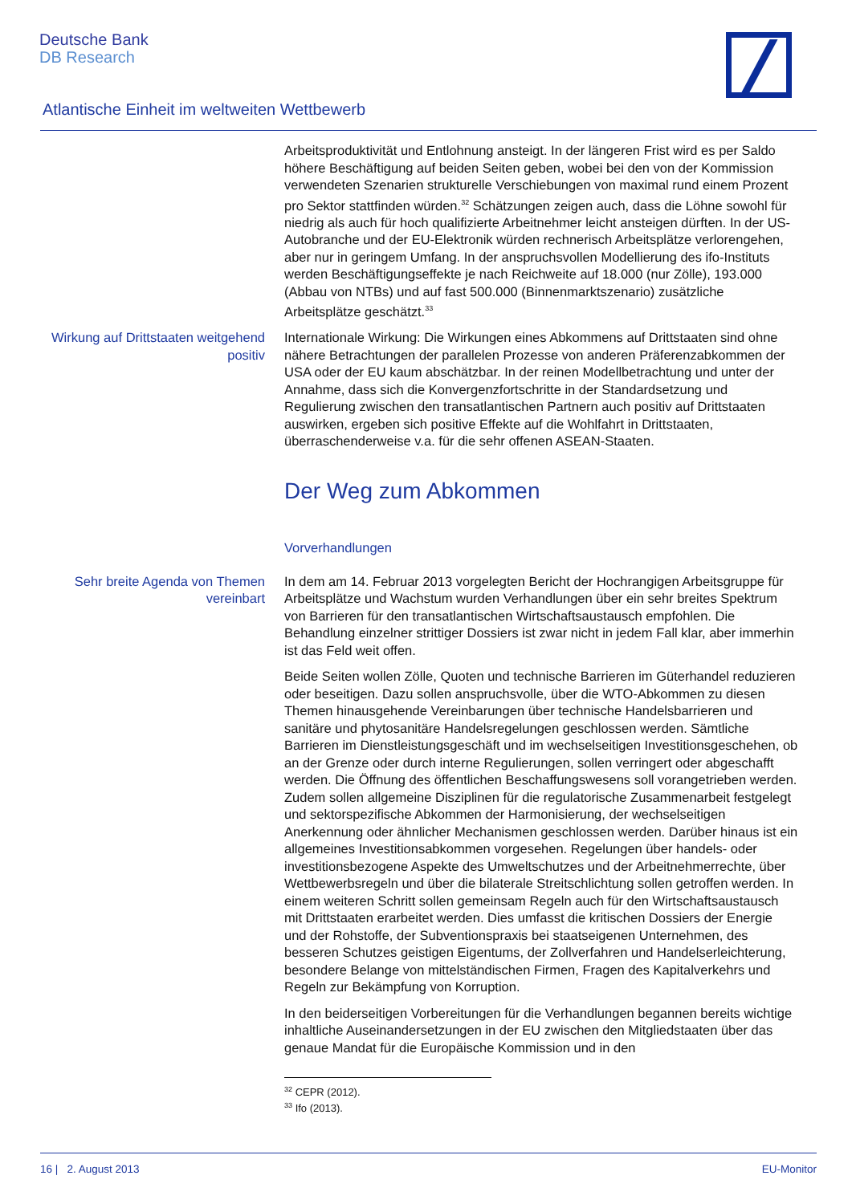Deutsche Bank
DB Research
Atlantische Einheit im weltweiten Wettbewerb
Arbeitsproduktivität und Entlohnung ansteigt. In der längeren Frist wird es per Saldo höhere Beschäftigung auf beiden Seiten geben, wobei bei den von der Kommission verwendeten Szenarien strukturelle Verschiebungen von maximal rund einem Prozent pro Sektor stattfinden würden.<sup>32</sup> Schätzungen zeigen auch, dass die Löhne sowohl für niedrig als auch für hoch qualifizierte Arbeitnehmer leicht ansteigen dürften. In der US-Autobranche und der EU-Elektronik würden rechnerisch Arbeitsplätze verlorengehen, aber nur in geringem Umfang. In der anspruchsvollen Modellierung des ifo-Instituts werden Beschäftigungseffekte je nach Reichweite auf 18.000 (nur Zölle), 193.000 (Abbau von NTBs) und auf fast 500.000 (Binnenmarktszenario) zusätzliche Arbeitsplätze geschätzt.<sup>33</sup>
Wirkung auf Drittstaaten weitgehend positiv
Internationale Wirkung: Die Wirkungen eines Abkommens auf Drittstaaten sind ohne nähere Betrachtungen der parallelen Prozesse von anderen Präferenzab­kommen der USA oder der EU kaum abschätzbar. In der reinen Modellbetrach­tung und unter der Annahme, dass sich die Konvergenzfortschritte in der Stan­dardsetzung und Regulierung zwischen den transatlantischen Partnern auch positiv auf Drittstaaten auswirken, ergeben sich positive Effekte auf die Wohl­fahrt in Drittstaaten, überraschenderweise v.a. für die sehr offenen ASEAN-Staaten.
Der Weg zum Abkommen
Vorverhandlungen
Sehr breite Agenda von Themen vereinbart
In dem am 14. Februar 2013 vorgelegten Bericht der Hochrangigen Arbeits­gruppe für Arbeitsplätze und Wachstum wurden Verhandlungen über ein sehr breites Spektrum von Barrieren für den transatlantischen Wirtschaftsaustausch empfohlen. Die Behandlung einzelner strittiger Dossiers ist zwar nicht in jedem Fall klar, aber immerhin ist das Feld weit offen.
Beide Seiten wollen Zölle, Quoten und technische Barrieren im Güterhandel reduzieren oder beseitigen. Dazu sollen anspruchsvolle, über die WTO-Abkom­men zu diesen Themen hinausgehende Vereinbarungen über technische Han­delsbarrieren und sanitäre und phytosanitäre Handelsregelungen geschlossen werden. Sämtliche Barrieren im Dienstleistungsgeschäft und im wechselseitigen Investitionsgeschehen, ob an der Grenze oder durch interne Regulierungen, sollen verringert oder abgeschafft werden. Die Öffnung des öffentlichen Be­schaffungswesens soll vorangetrieben werden. Zudem sollen allgemeine Diszip­linen für die regulatorische Zusammenarbeit festgelegt und sektorspezifische Abkommen der Harmonisierung, der wechselseitigen Anerkennung oder ähnli­cher Mechanismen geschlossen werden. Darüber hinaus ist ein allgemeines Investitionsabkommen vorgesehen. Regelungen über handels- oder investiti­onsbezogene Aspekte des Umweltschutzes und der Arbeitnehmerrechte, über Wettbewerbsregeln und über die bilaterale Streitschlichtung sollen getroffen werden. In einem weiteren Schritt sollen gemeinsam Regeln auch für den Wirt­schaftsaustausch mit Drittstaaten erarbeitet werden. Dies umfasst die kritischen Dossiers der Energie und der Rohstoffe, der Subventionspraxis bei staatseige­nen Unternehmen, des besseren Schutzes geistigen Eigentums, der Zollverfah­ren und Handelserleichterung, besondere Belange von mittelständischen Fir­men, Fragen des Kapitalverkehrs und Regeln zur Bekämpfung von Korruption.
In den beiderseitigen Vorbereitungen für die Verhandlungen begannen bereits wichtige inhaltliche Auseinandersetzungen in der EU zwischen den Mitglied­staaten über das genaue Mandat für die Europäische Kommission und in den
<sup>32</sup> CEPR (2012).
<sup>33</sup> Ifo (2013).
16 | 2. August 2013 EU-Monitor